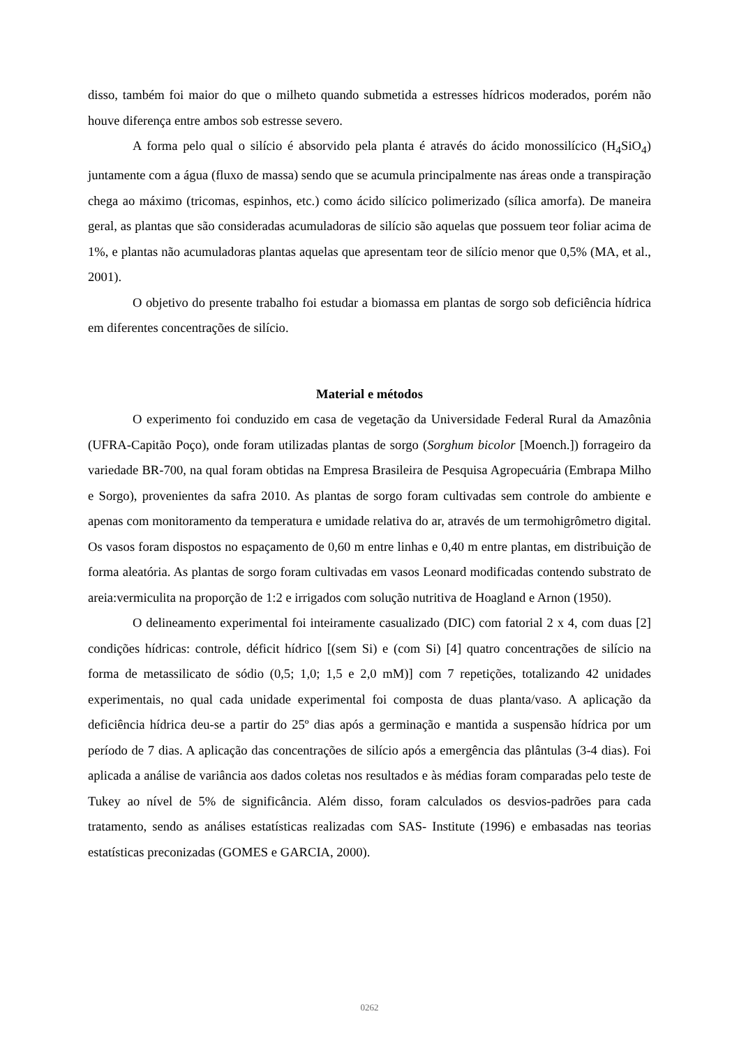disso, também foi maior do que o milheto quando submetida a estresses hídricos moderados, porém não houve diferença entre ambos sob estresse severo.
A forma pelo qual o silício é absorvido pela planta é através do ácido monossilícico (H<sub>4</sub>SiO<sub>4</sub>) juntamente com a água (fluxo de massa) sendo que se acumula principalmente nas áreas onde a transpiração chega ao máximo (tricomas, espinhos, etc.) como ácido silícico polimerizado (sílica amorfa). De maneira geral, as plantas que são consideradas acumuladoras de silício são aquelas que possuem teor foliar acima de 1%, e plantas não acumuladoras plantas aquelas que apresentam teor de silício menor que 0,5% (MA, et al., 2001).
O objetivo do presente trabalho foi estudar a biomassa em plantas de sorgo sob deficiência hídrica em diferentes concentrações de silício.
Material e métodos
O experimento foi conduzido em casa de vegetação da Universidade Federal Rural da Amazônia (UFRA-Capitão Poço), onde foram utilizadas plantas de sorgo (Sorghum bicolor [Moench.]) forrageiro da variedade BR-700, na qual foram obtidas na Empresa Brasileira de Pesquisa Agropecuária (Embrapa Milho e Sorgo), provenientes da safra 2010. As plantas de sorgo foram cultivadas sem controle do ambiente e apenas com monitoramento da temperatura e umidade relativa do ar, através de um termohigrômetro digital. Os vasos foram dispostos no espaçamento de 0,60 m entre linhas e 0,40 m entre plantas, em distribuição de forma aleatória. As plantas de sorgo foram cultivadas em vasos Leonard modificadas contendo substrato de areia:vermiculita na proporção de 1:2 e irrigados com solução nutritiva de Hoagland e Arnon (1950).
O delineamento experimental foi inteiramente casualizado (DIC) com fatorial 2 x 4, com duas [2] condições hídricas: controle, déficit hídrico [(sem Si) e (com Si) [4] quatro concentrações de silício na forma de metassilicato de sódio (0,5; 1,0; 1,5 e 2,0 mM)] com 7 repetições, totalizando 42 unidades experimentais, no qual cada unidade experimental foi composta de duas planta/vaso. A aplicação da deficiência hídrica deu-se a partir do 25º dias após a germinação e mantida a suspensão hídrica por um período de 7 dias. A aplicação das concentrações de silício após a emergência das plântulas (3-4 dias). Foi aplicada a análise de variância aos dados coletas nos resultados e às médias foram comparadas pelo teste de Tukey ao nível de 5% de significância. Além disso, foram calculados os desvios-padrões para cada tratamento, sendo as análises estatísticas realizadas com SAS- Institute (1996) e embasadas nas teorias estatísticas preconizadas (GOMES e GARCIA, 2000).
0262